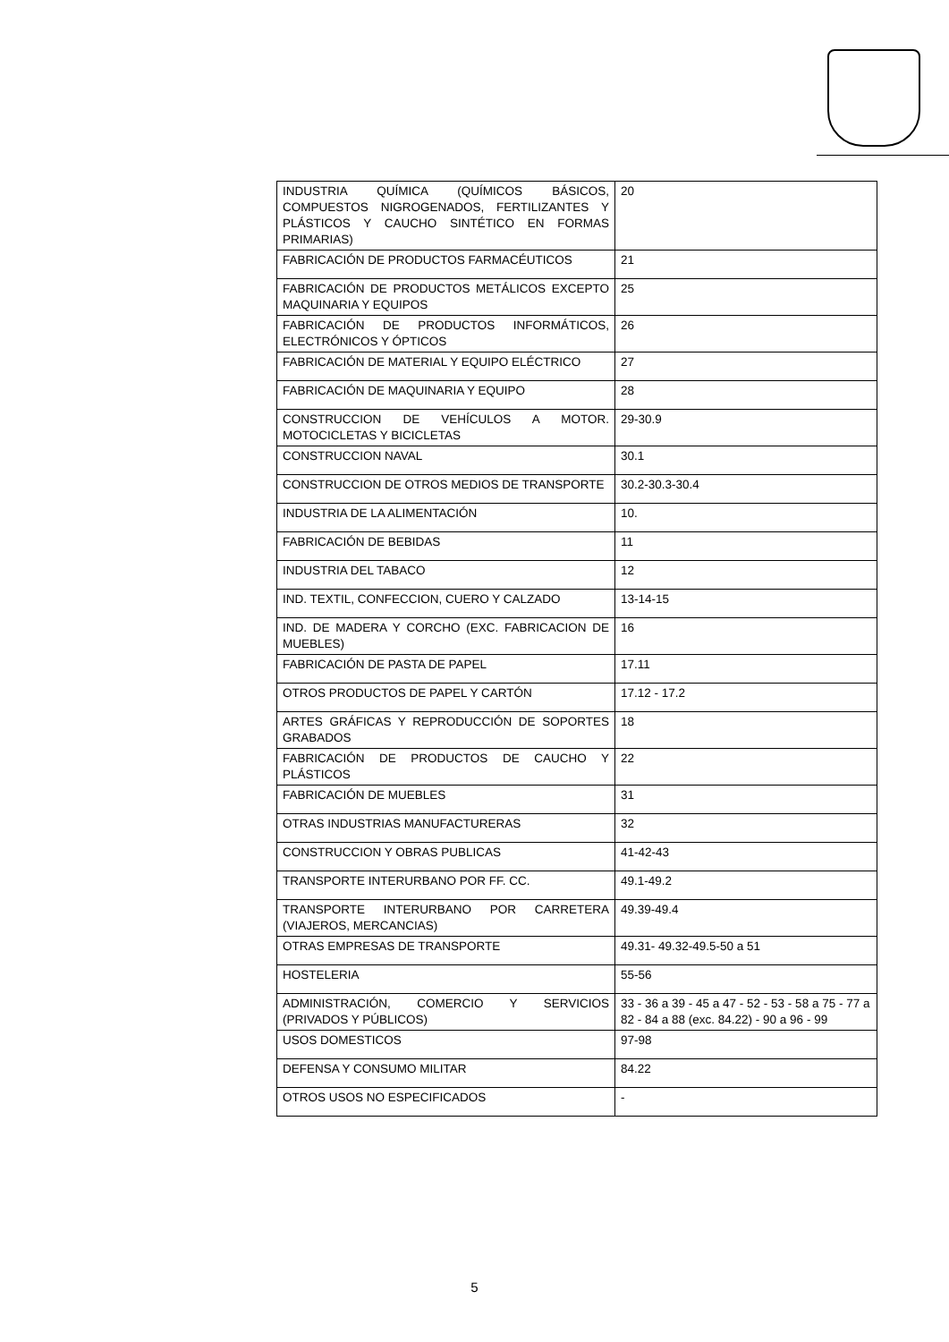| INDUSTRIA QUÍMICA (QUÍMICOS BÁSICOS, COMPUESTOS NIGROGENADOS, FERTILIZANTES Y PLÁSTICOS Y CAUCHO SINTÉTICO EN FORMAS PRIMARIAS) | 20 |
| FABRICACIÓN DE PRODUCTOS FARMACÉUTICOS | 21 |
| FABRICACIÓN DE PRODUCTOS METÁLICOS EXCEPTO MAQUINARIA Y EQUIPOS | 25 |
| FABRICACIÓN DE PRODUCTOS INFORMÁTICOS, ELECTRÓNICOS Y ÓPTICOS | 26 |
| FABRICACIÓN DE MATERIAL Y EQUIPO ELÉCTRICO | 27 |
| FABRICACIÓN DE MAQUINARIA Y EQUIPO | 28 |
| CONSTRUCCION DE VEHÍCULOS A MOTOR. MOTOCICLETAS Y BICICLETAS | 29-30.9 |
| CONSTRUCCION NAVAL | 30.1 |
| CONSTRUCCION DE OTROS MEDIOS DE TRANSPORTE | 30.2-30.3-30.4 |
| INDUSTRIA DE LA ALIMENTACIÓN | 10. |
| FABRICACIÓN DE BEBIDAS | 11 |
| INDUSTRIA DEL TABACO | 12 |
| IND. TEXTIL, CONFECCION, CUERO Y CALZADO | 13-14-15 |
| IND. DE MADERA Y CORCHO (EXC. FABRICACION DE MUEBLES) | 16 |
| FABRICACIÓN DE PASTA DE PAPEL | 17.11 |
| OTROS PRODUCTOS DE PAPEL Y CARTÓN | 17.12 - 17.2 |
| ARTES GRÁFICAS Y REPRODUCCIÓN DE SOPORTES GRABADOS | 18 |
| FABRICACIÓN DE PRODUCTOS DE CAUCHO Y PLÁSTICOS | 22 |
| FABRICACIÓN DE MUEBLES | 31 |
| OTRAS INDUSTRIAS MANUFACTURERAS | 32 |
| CONSTRUCCION Y OBRAS PUBLICAS | 41-42-43 |
| TRANSPORTE INTERURBANO POR FF. CC. | 49.1-49.2 |
| TRANSPORTE INTERURBANO POR CARRETERA (VIAJEROS, MERCANCIAS) | 49.39-49.4 |
| OTRAS EMPRESAS DE TRANSPORTE | 49.31- 49.32-49.5-50 a 51 |
| HOSTELERIA | 55-56 |
| ADMINISTRACIÓN, COMERCIO Y SERVICIOS (PRIVADOS Y PÚBLICOS) | 33 - 36 a 39 - 45 a 47 - 52 - 53 - 58 a 75 - 77 a 82 - 84 a 88 (exc. 84.22) - 90 a 96 - 99 |
| USOS DOMESTICOS | 97-98 |
| DEFENSA Y CONSUMO MILITAR | 84.22 |
| OTROS USOS NO ESPECIFICADOS | - |
5